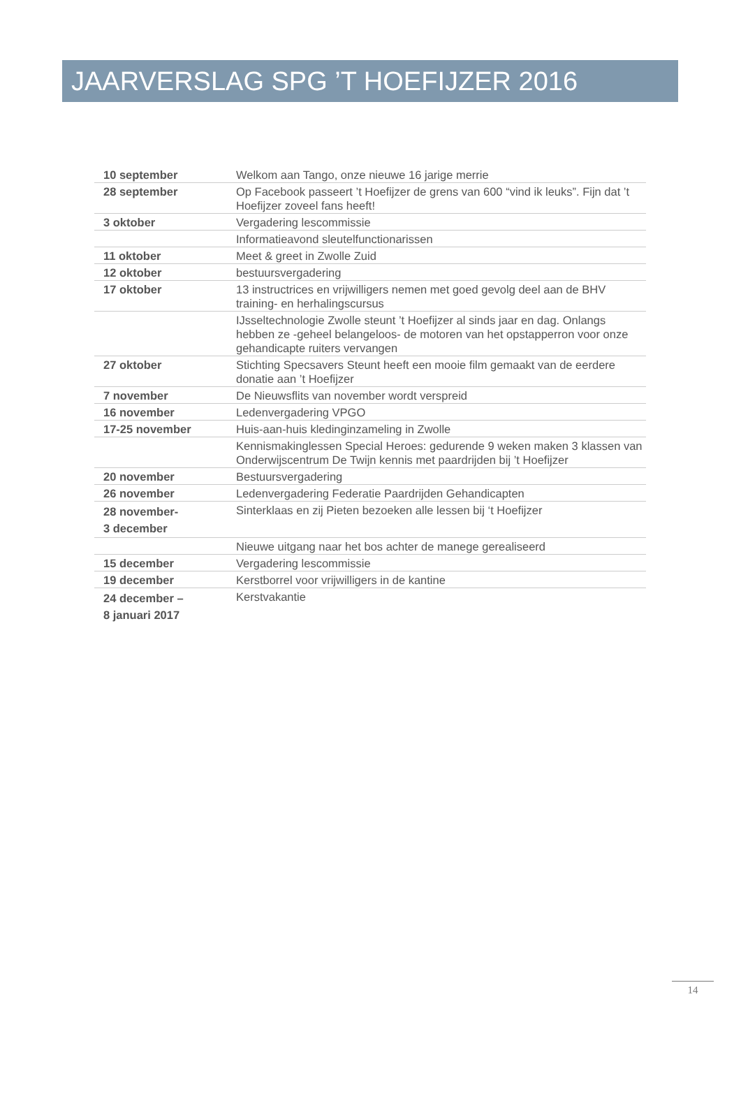JAARVERSLAG SPG ’T HOEFIJZER 2016
| 10 september | Welkom aan Tango, onze nieuwe 16 jarige merrie |
| 28 september | Op Facebook passeert ’t Hoefijzer de grens van 600 “vind ik leuks”. Fijn dat ’t Hoefijzer zoveel fans heeft! |
| 3 oktober | Vergadering lescommissie |
| | Informatieavond sleutelfunctionarissen |
| 11 oktober | Meet & greet in Zwolle Zuid |
| 12 oktober | bestuursvergadering |
| 17 oktober | 13 instructrices en vrijwilligers nemen met goed gevolg deel aan de BHV training- en herhalingscursus |
| | IJsseltechnologie Zwolle steunt ’t Hoefijzer al sinds jaar en dag. Onlangs hebben ze -geheel belangeloos- de motoren van het opstapperron voor onze gehandicapte ruiters vervangen |
| 27 oktober | Stichting Specsavers Steunt heeft een mooie film gemaakt van de eerdere donatie aan ’t Hoefijzer |
| 7 november | De Nieuwsflits van november wordt verspreid |
| 16 november | Ledenvergadering VPGO |
| 17-25 november | Huis-aan-huis kledinginzameling in Zwolle |
| | Kennismakinglessen Special Heroes: gedurende 9 weken maken 3 klassen van Onderwijscentrum De Twijn kennis met paardrijden bij ’t Hoefijzer |
| 20 november | Bestuursvergadering |
| 26 november | Ledenvergadering Federatie Paardrijden Gehandicapten |
| 28 november- 3 december | Sinterklaas en zij Pieten bezoeken alle lessen bij ‘t Hoefijzer |
| | Nieuwe uitgang naar het bos achter de manege gerealiseerd |
| 15 december | Vergadering lescommissie |
| 19 december | Kerstborrel voor vrijwilligers in de kantine |
| 24 december – 8 januari 2017 | Kerstvakantie |
14